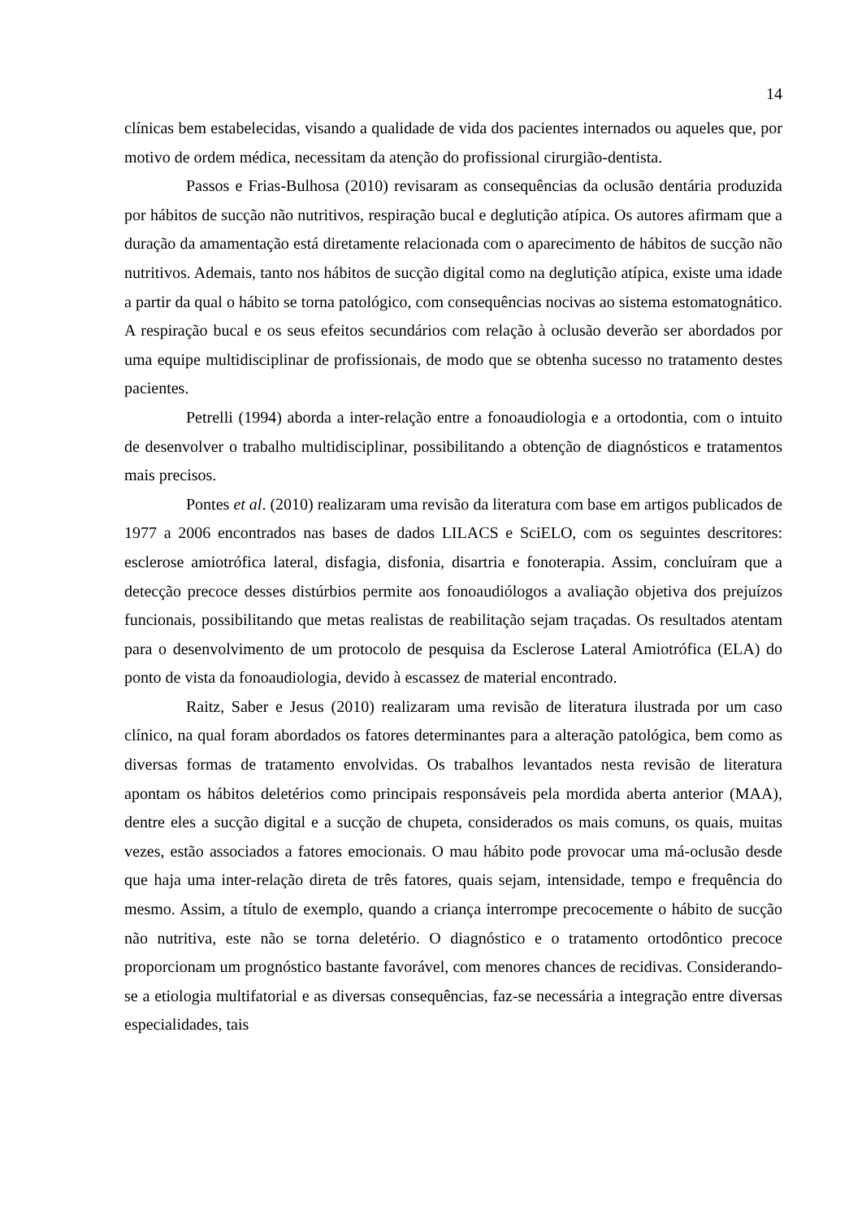14
clínicas bem estabelecidas, visando a qualidade de vida dos pacientes internados ou aqueles que, por motivo de ordem médica, necessitam da atenção do profissional cirurgião-dentista.
Passos e Frias-Bulhosa (2010) revisaram as consequências da oclusão dentária produzida por hábitos de sucção não nutritivos, respiração bucal e deglutição atípica. Os autores afirmam que a duração da amamentação está diretamente relacionada com o aparecimento de hábitos de sucção não nutritivos. Ademais, tanto nos hábitos de sucção digital como na deglutição atípica, existe uma idade a partir da qual o hábito se torna patológico, com consequências nocivas ao sistema estomatognático. A respiração bucal e os seus efeitos secundários com relação à oclusão deverão ser abordados por uma equipe multidisciplinar de profissionais, de modo que se obtenha sucesso no tratamento destes pacientes.
Petrelli (1994) aborda a inter-relação entre a fonoaudiologia e a ortodontia, com o intuito de desenvolver o trabalho multidisciplinar, possibilitando a obtenção de diagnósticos e tratamentos mais precisos.
Pontes et al. (2010) realizaram uma revisão da literatura com base em artigos publicados de 1977 a 2006 encontrados nas bases de dados LILACS e SciELO, com os seguintes descritores: esclerose amiotrófica lateral, disfagia, disfonia, disartria e fonoterapia. Assim, concluíram que a detecção precoce desses distúrbios permite aos fonoaudiólogos a avaliação objetiva dos prejuízos funcionais, possibilitando que metas realistas de reabilitação sejam traçadas. Os resultados atentam para o desenvolvimento de um protocolo de pesquisa da Esclerose Lateral Amiotrófica (ELA) do ponto de vista da fonoaudiologia, devido à escassez de material encontrado.
Raitz, Saber e Jesus (2010) realizaram uma revisão de literatura ilustrada por um caso clínico, na qual foram abordados os fatores determinantes para a alteração patológica, bem como as diversas formas de tratamento envolvidas. Os trabalhos levantados nesta revisão de literatura apontam os hábitos deletérios como principais responsáveis pela mordida aberta anterior (MAA), dentre eles a sucção digital e a sucção de chupeta, considerados os mais comuns, os quais, muitas vezes, estão associados a fatores emocionais. O mau hábito pode provocar uma má-oclusão desde que haja uma inter-relação direta de três fatores, quais sejam, intensidade, tempo e frequência do mesmo. Assim, a título de exemplo, quando a criança interrompe precocemente o hábito de sucção não nutritiva, este não se torna deletério. O diagnóstico e o tratamento ortodôntico precoce proporcionam um prognóstico bastante favorável, com menores chances de recidivas. Considerando-se a etiologia multifatorial e as diversas consequências, faz-se necessária a integração entre diversas especialidades, tais